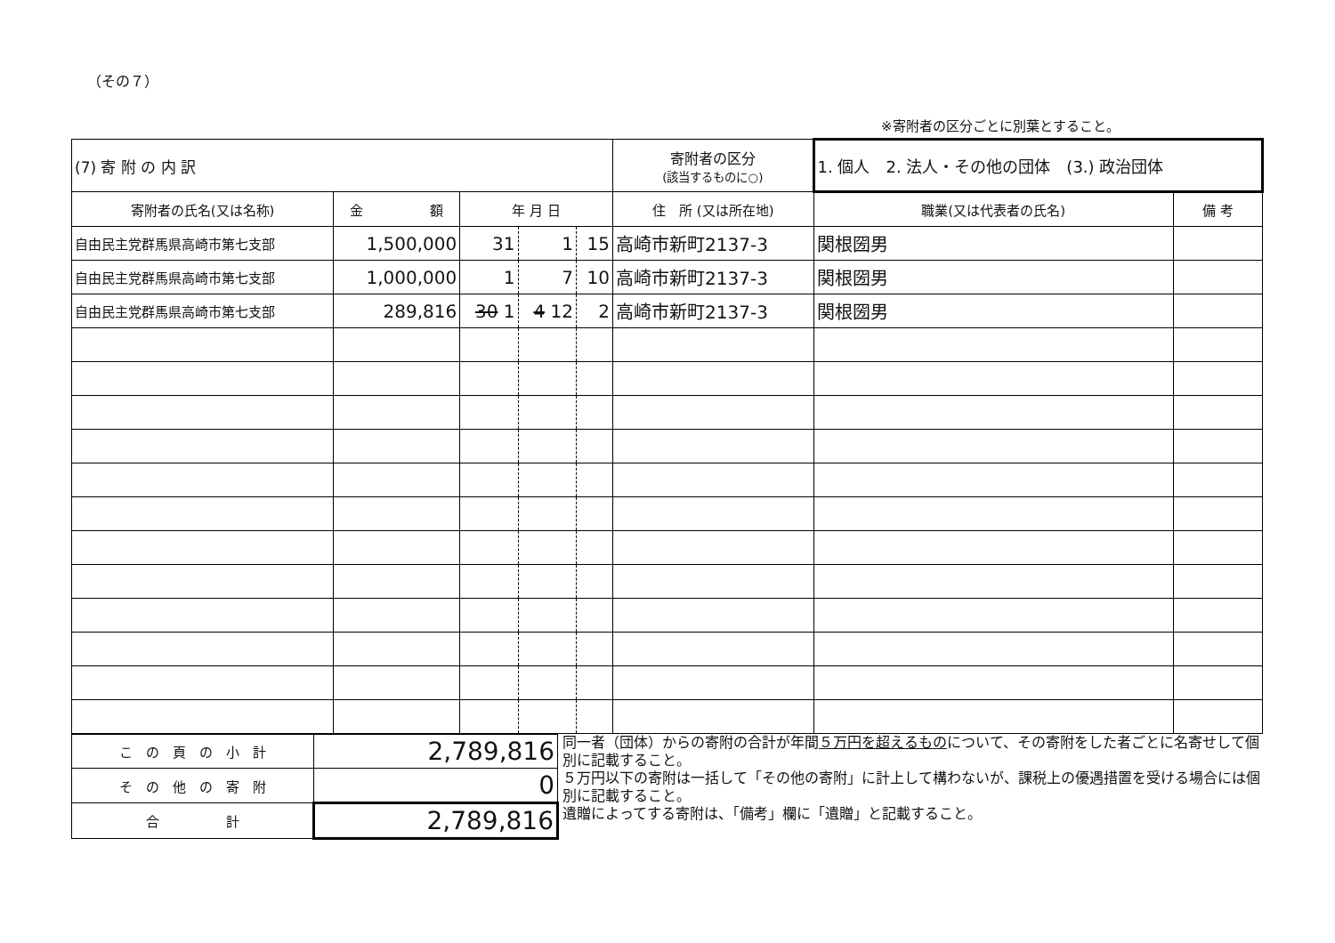（その７）
※寄附者の区分ごとに別葉とすること。
| (7) 寄 附 の 内 訳 | | | | | 寄附者の区分 (該当するものに○) | 1. 個人 2. 法人・その他の団体 (3.) 政治団体 | |
| 寄附者の氏名(又は名称) | 金 額 | 年 月 日 | | | 住 所 (又は所在地) | 職業(又は代表者の氏名) | 備 考 |
| 自由民主党群馬県高崎市第七支部 | 1,500,000 | 31 | 1 | 15 | 高崎市新町2137-3 | 関根圀男 | |
| 自由民主党群馬県高崎市第七支部 | 1,000,000 | 1 | 7 | 10 | 高崎市新町2137-3 | 関根圀男 | |
| 自由民主党群馬県高崎市第七支部 | 289,816 | 30 1 | 4 12 | 2 | 高崎市新町2137-3 | 関根圀男 | |
| こ の 頁 の 小 計 | 2,789,816 |
| そ の 他 の 寄 附 | 0 |
| 合 計 | 2,789,816 |
同一者（団体）からの寄附の合計が年間５万円を超えるものについて、その寄附をした者ごとに名寄せして個別に記載すること。
５万円以下の寄附は一括して「その他の寄附」に計上して構わないが、課税上の優遇措置を受ける場合には個別に記載すること。
遺贈によってする寄附は、「備考」欄に「遺贈」と記載すること。